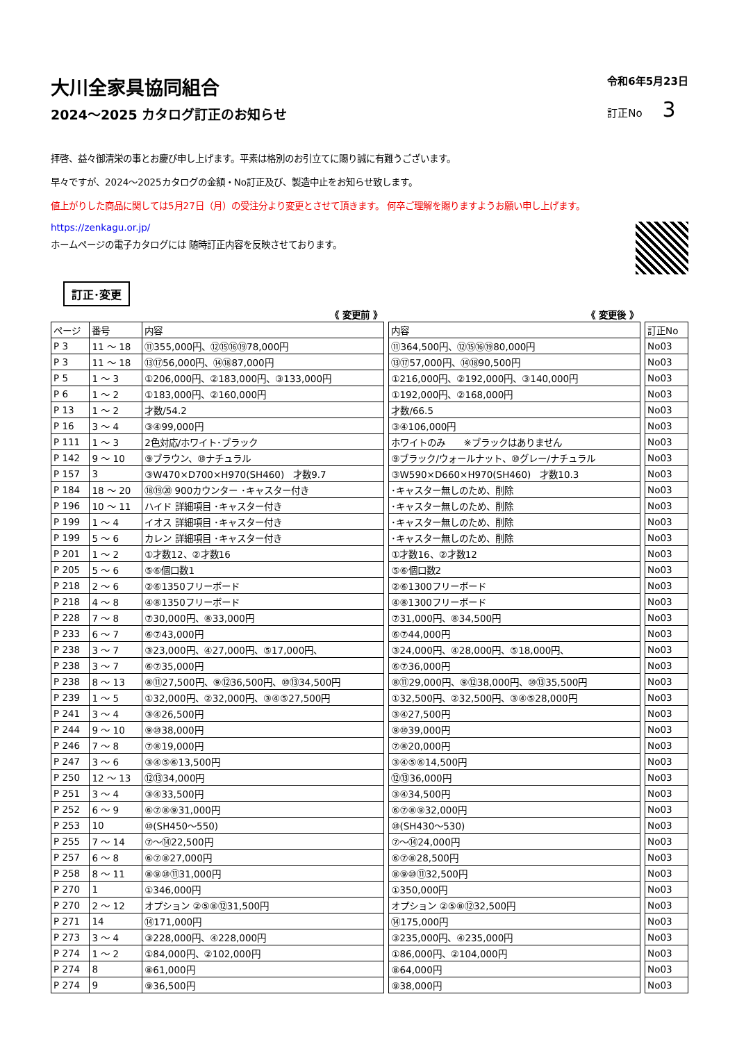大川全家具協同組合
2024～2025 カタログ訂正のお知らせ
令和6年5月23日
訂正No 3
拝啓、益々御清栄の事とお慶び申し上げます。平素は格別のお引立てに賜り誠に有難うございます。
早々ですが、2024～2025カタログの金額・No訂正及び、製造中止をお知らせ致します。
値上がりした商品に関しては5月27日（月）の受注分より変更とさせて頂きます。 何卒ご理解を賜りますようお願い申し上げます。
https://zenkagu.or.jp/
ホームページの電子カタログには 随時訂正内容を反映させております。
訂正･変更
| 《 変更前 》 | | | | 《 変更後 》 | | |
| ページ | 番号 | 内容 | | 内容 | | 訂正No |
| P 3 | 11 ～ 18 | ⑪355,000円、⑫⑮⑯⑲78,000円 | | ⑪364,500円、⑫⑮⑯⑲80,000円 | | No03 |
| P 3 | 11 ～ 18 | ⑬⑰56,000円、⑭⑱87,000円 | | ⑬⑰57,000円、⑭⑱90,500円 | | No03 |
| P 5 | 1 ～ 3 | ①206,000円、②183,000円、③133,000円 | | ①216,000円、②192,000円、③140,000円 | | No03 |
| P 6 | 1 ～ 2 | ①183,000円、②160,000円 | | ①192,000円、②168,000円 | | No03 |
| P 13 | 1 ～ 2 | 才数/54.2 | | 才数/66.5 | | No03 |
| P 16 | 3 ～ 4 | ③④99,000円 | | ③④106,000円 | | No03 |
| P 111 | 1 ～ 3 | 2色対応/ホワイト･ブラック | | ホワイトのみ ※ブラックはありません | | No03 |
| P 142 | 9 ～ 10 | ⑨ブラウン、⑩ナチュラル | | ⑨ブラック/ウォールナット、⑩グレー/ナチュラル | | No03 |
| P 157 | 3 | ③W470×D700×H970(SH460) 才数9.7 | | ③W590×D660×H970(SH460) 才数10.3 | | No03 |
| P 184 | 18 ～ 20 | ⑱⑲⑳ 900カウンター ･キャスター付き | | ･キャスター無しのため、削除 | | No03 |
| P 196 | 10 ～ 11 | ハイド 詳細項目 ･キャスター付き | | ･キャスター無しのため、削除 | | No03 |
| P 199 | 1 ～ 4 | イオス 詳細項目 ･キャスター付き | | ･キャスター無しのため、削除 | | No03 |
| P 199 | 5 ～ 6 | カレン 詳細項目 ･キャスター付き | | ･キャスター無しのため、削除 | | No03 |
| P 201 | 1 ～ 2 | ①才数12、②才数16 | | ①才数16、②才数12 | | No03 |
| P 205 | 5 ～ 6 | ⑤⑥個口数1 | | ⑤⑥個口数2 | | No03 |
| P 218 | 2 ～ 6 | ②⑥1350フリーボード | | ②⑥1300フリーボード | | No03 |
| P 218 | 4 ～ 8 | ④⑧1350フリーボード | | ④⑧1300フリーボード | | No03 |
| P 228 | 7 ～ 8 | ⑦30,000円、⑧33,000円 | | ⑦31,000円、⑧34,500円 | | No03 |
| P 233 | 6 ～ 7 | ⑥⑦43,000円 | | ⑥⑦44,000円 | | No03 |
| P 238 | 3 ～ 7 | ③23,000円、④27,000円、⑤17,000円、 | | ③24,000円、④28,000円、⑤18,000円、 | | No03 |
| P 238 | 3 ～ 7 | ⑥⑦35,000円 | | ⑥⑦36,000円 | | No03 |
| P 238 | 8 ～ 13 | ⑧⑪27,500円、⑨⑫36,500円、⑩⑬34,500円 | | ⑧⑪29,000円、⑨⑫38,000円、⑩⑬35,500円 | | No03 |
| P 239 | 1 ～ 5 | ①32,000円、②32,000円、③④⑤27,500円 | | ①32,500円、②32,500円、③④⑤28,000円 | | No03 |
| P 241 | 3 ～ 4 | ③④26,500円 | | ③④27,500円 | | No03 |
| P 244 | 9 ～ 10 | ⑨⑩38,000円 | | ⑨⑩39,000円 | | No03 |
| P 246 | 7 ～ 8 | ⑦⑧19,000円 | | ⑦⑧20,000円 | | No03 |
| P 247 | 3 ～ 6 | ③④⑤⑥13,500円 | | ③④⑤⑥14,500円 | | No03 |
| P 250 | 12 ～ 13 | ⑫⑬34,000円 | | ⑫⑬36,000円 | | No03 |
| P 251 | 3 ～ 4 | ③④33,500円 | | ③④34,500円 | | No03 |
| P 252 | 6 ～ 9 | ⑥⑦⑧⑨31,000円 | | ⑥⑦⑧⑨32,000円 | | No03 |
| P 253 | 10 | ⑩(SH450～550) | | ⑩(SH430～530) | | No03 |
| P 255 | 7 ～ 14 | ⑦～⑭22,500円 | | ⑦～⑭24,000円 | | No03 |
| P 257 | 6 ～ 8 | ⑥⑦⑧27,000円 | | ⑥⑦⑧28,500円 | | No03 |
| P 258 | 8 ～ 11 | ⑧⑨⑩⑪31,000円 | | ⑧⑨⑩⑪32,500円 | | No03 |
| P 270 | 1 | ①346,000円 | | ①350,000円 | | No03 |
| P 270 | 2 ～ 12 | オプション ②⑤⑧⑫31,500円 | | オプション ②⑤⑧⑫32,500円 | | No03 |
| P 271 | 14 | ⑭171,000円 | | ⑭175,000円 | | No03 |
| P 273 | 3 ～ 4 | ③228,000円、④228,000円 | | ③235,000円、④235,000円 | | No03 |
| P 274 | 1 ～ 2 | ①84,000円、②102,000円 | | ①86,000円、②104,000円 | | No03 |
| P 274 | 8 | ⑧61,000円 | | ⑧64,000円 | | No03 |
| P 274 | 9 | ⑨36,500円 | | ⑨38,000円 | | No03 |